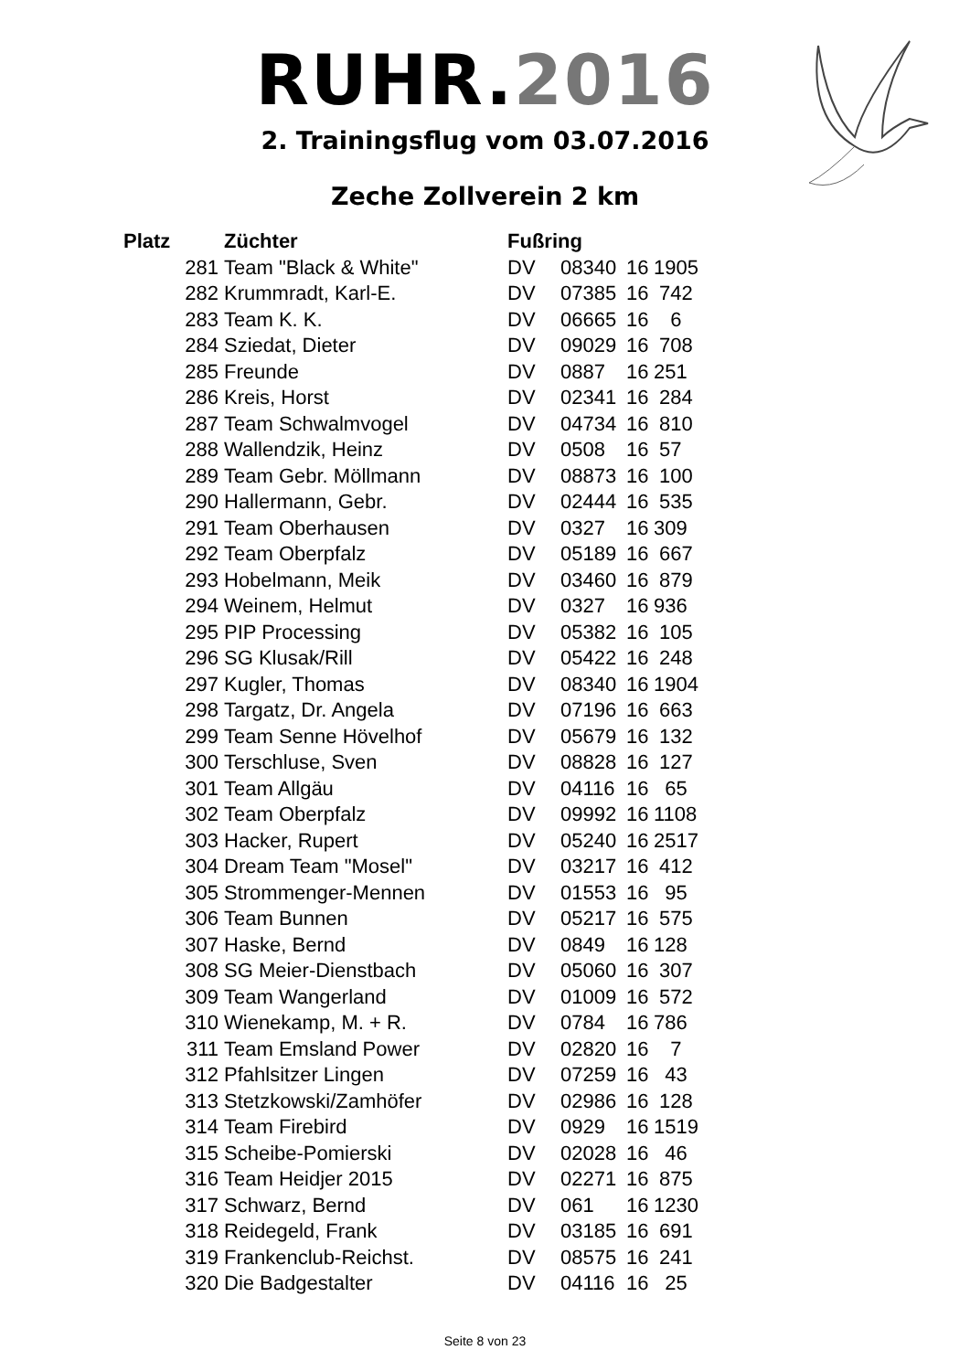RUHR.2016
2. Trainingsflug vom 03.07.2016
Zeche Zollverein 2 km
| Platz | Züchter | Fußring | | | |
| --- | --- | --- | --- | --- | --- |
| 281 | Team "Black & White" | DV | 08340 | 16 | 1905 |
| 282 | Krummradt, Karl-E. | DV | 07385 | 16 | 742 |
| 283 | Team K. K. | DV | 06665 | 16 | 6 |
| 284 | Sziedat, Dieter | DV | 09029 | 16 | 708 |
| 285 | Freunde | DV | 0887 | 16 | 251 |
| 286 | Kreis, Horst | DV | 02341 | 16 | 284 |
| 287 | Team Schwalmvogel | DV | 04734 | 16 | 810 |
| 288 | Wallendzik, Heinz | DV | 0508 | 16 | 57 |
| 289 | Team Gebr. Möllmann | DV | 08873 | 16 | 100 |
| 290 | Hallermann, Gebr. | DV | 02444 | 16 | 535 |
| 291 | Team Oberhausen | DV | 0327 | 16 | 309 |
| 292 | Team Oberpfalz | DV | 05189 | 16 | 667 |
| 293 | Hobelmann, Meik | DV | 03460 | 16 | 879 |
| 294 | Weinem, Helmut | DV | 0327 | 16 | 936 |
| 295 | PIP Processing | DV | 05382 | 16 | 105 |
| 296 | SG Klusak/Rill | DV | 05422 | 16 | 248 |
| 297 | Kugler, Thomas | DV | 08340 | 16 | 1904 |
| 298 | Targatz, Dr. Angela | DV | 07196 | 16 | 663 |
| 299 | Team Senne Hövelhof | DV | 05679 | 16 | 132 |
| 300 | Terschluse, Sven | DV | 08828 | 16 | 127 |
| 301 | Team Allgäu | DV | 04116 | 16 | 65 |
| 302 | Team Oberpfalz | DV | 09992 | 16 | 1108 |
| 303 | Hacker, Rupert | DV | 05240 | 16 | 2517 |
| 304 | Dream Team "Mosel" | DV | 03217 | 16 | 412 |
| 305 | Strommenger-Mennen | DV | 01553 | 16 | 95 |
| 306 | Team Bunnen | DV | 05217 | 16 | 575 |
| 307 | Haske, Bernd | DV | 0849 | 16 | 128 |
| 308 | SG Meier-Dienstbach | DV | 05060 | 16 | 307 |
| 309 | Team Wangerland | DV | 01009 | 16 | 572 |
| 310 | Wienekamp, M. + R. | DV | 0784 | 16 | 786 |
| 311 | Team Emsland Power | DV | 02820 | 16 | 7 |
| 312 | Pfahlsitzer Lingen | DV | 07259 | 16 | 43 |
| 313 | Stetzkowski/Zamhöfer | DV | 02986 | 16 | 128 |
| 314 | Team Firebird | DV | 0929 | 16 | 1519 |
| 315 | Scheibe-Pomierski | DV | 02028 | 16 | 46 |
| 316 | Team Heidjer 2015 | DV | 02271 | 16 | 875 |
| 317 | Schwarz, Bernd | DV | 061 | 16 | 1230 |
| 318 | Reidegeld, Frank | DV | 03185 | 16 | 691 |
| 319 | Frankenclub-Reichst. | DV | 08575 | 16 | 241 |
| 320 | Die Badgestalter | DV | 04116 | 16 | 25 |
Seite 8 von 23